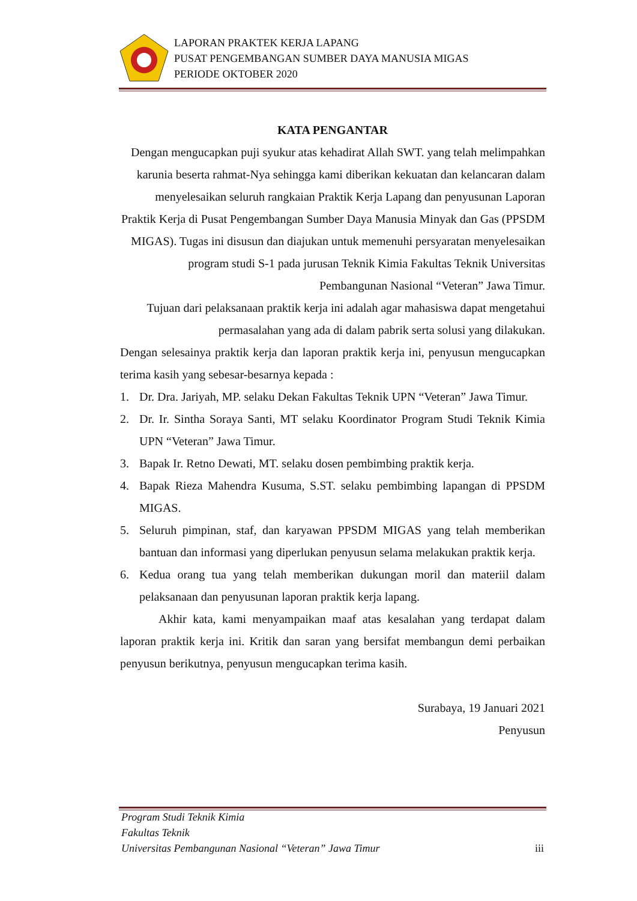LAPORAN PRAKTEK KERJA LAPANG
PUSAT PENGEMBANGAN SUMBER DAYA MANUSIA MIGAS
PERIODE OKTOBER 2020
KATA PENGANTAR
Dengan mengucapkan puji syukur atas kehadirat Allah SWT. yang telah melimpahkan karunia beserta rahmat-Nya sehingga kami diberikan kekuatan dan kelancaran dalam menyelesaikan seluruh rangkaian Praktik Kerja Lapang dan penyusunan Laporan Praktik Kerja di Pusat Pengembangan Sumber Daya Manusia Minyak dan Gas (PPSDM MIGAS). Tugas ini disusun dan diajukan untuk memenuhi persyaratan menyelesaikan program studi S-1 pada jurusan Teknik Kimia Fakultas Teknik Universitas Pembangunan Nasional “Veteran” Jawa Timur.
Tujuan dari pelaksanaan praktik kerja ini adalah agar mahasiswa dapat mengetahui permasalahan yang ada di dalam pabrik serta solusi yang dilakukan.
Dengan selesainya praktik kerja dan laporan praktik kerja ini, penyusun mengucapkan terima kasih yang sebesar-besarnya kepada :
1. Dr. Dra. Jariyah, MP. selaku Dekan Fakultas Teknik UPN “Veteran” Jawa Timur.
2. Dr. Ir. Sintha Soraya Santi, MT selaku Koordinator Program Studi Teknik Kimia UPN “Veteran” Jawa Timur.
3. Bapak Ir. Retno Dewati, MT. selaku dosen pembimbing praktik kerja.
4. Bapak Rieza Mahendra Kusuma, S.ST. selaku pembimbing lapangan di PPSDM MIGAS.
5. Seluruh pimpinan, staf, dan karyawan PPSDM MIGAS yang telah memberikan bantuan dan informasi yang diperlukan penyusun selama melakukan praktik kerja.
6. Kedua orang tua yang telah memberikan dukungan moril dan materiil dalam pelaksanaan dan penyusunan laporan praktik kerja lapang.
Akhir kata, kami menyampaikan maaf atas kesalahan yang terdapat dalam laporan praktik kerja ini. Kritik dan saran yang bersifat membangun demi perbaikan penyusun berikutnya, penyusun mengucapkan terima kasih.
Surabaya, 19 Januari 2021
Penyusun
Program Studi Teknik Kimia
Fakultas Teknik
Universitas Pembangunan Nasional “Veteran” Jawa Timur
iii